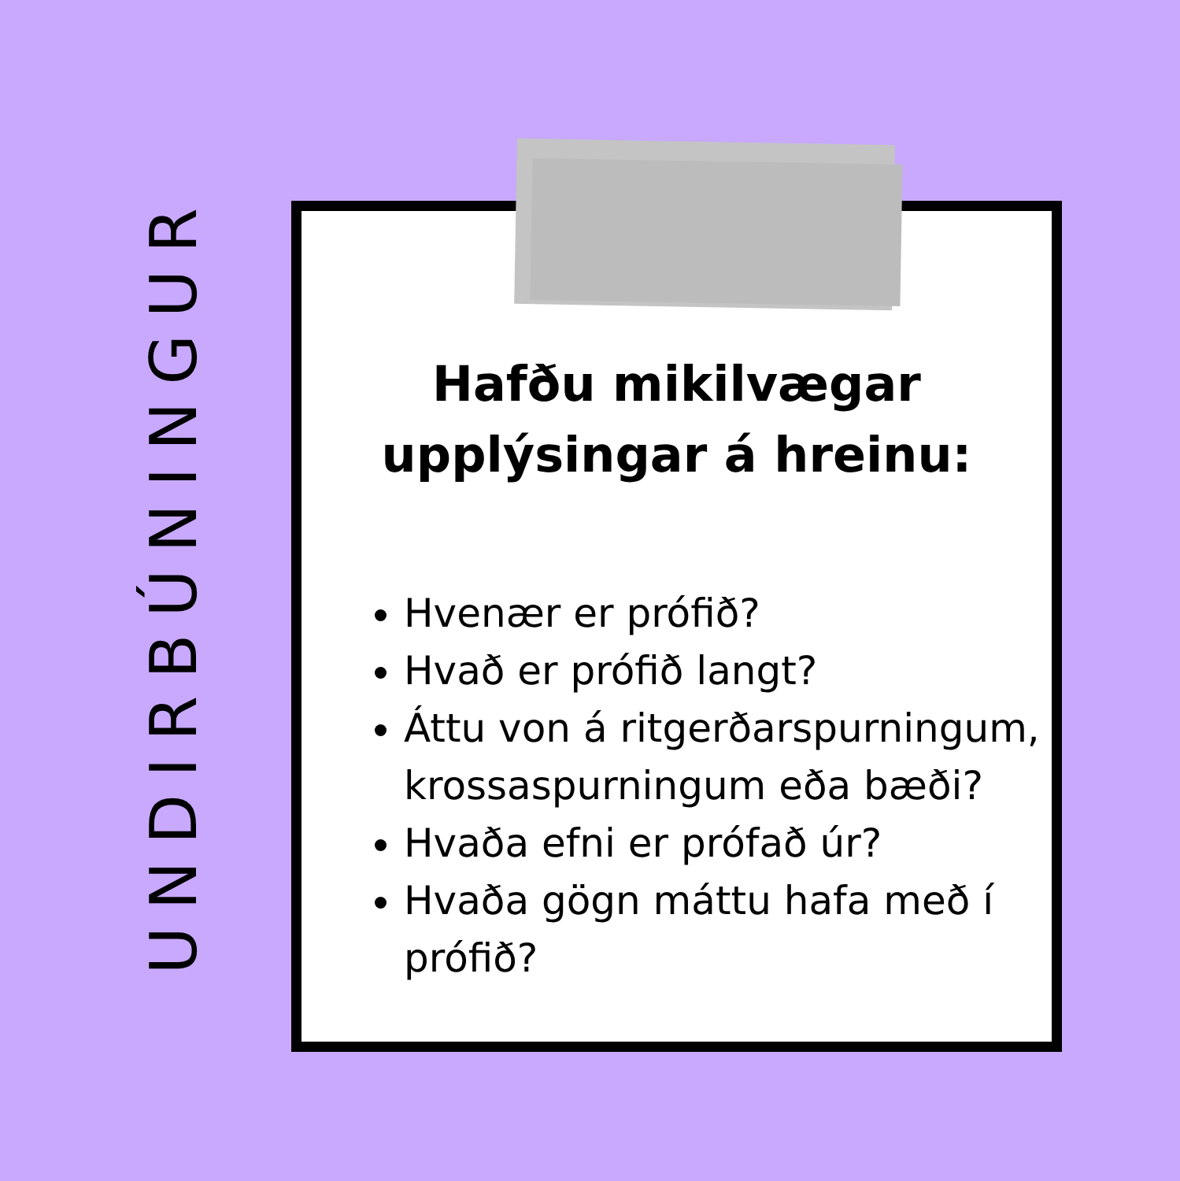UNDIRBÚNINGUR
Hafðu mikilvægar
upplýsingar á hreinu:
Hvenær er prófið?
Hvað er prófið langt?
Áttu von á ritgerðarspurningum, krossaspurningum eða bæði?
Hvaða efni er prófað úr?
Hvaða gögn máttu hafa með í prófið?